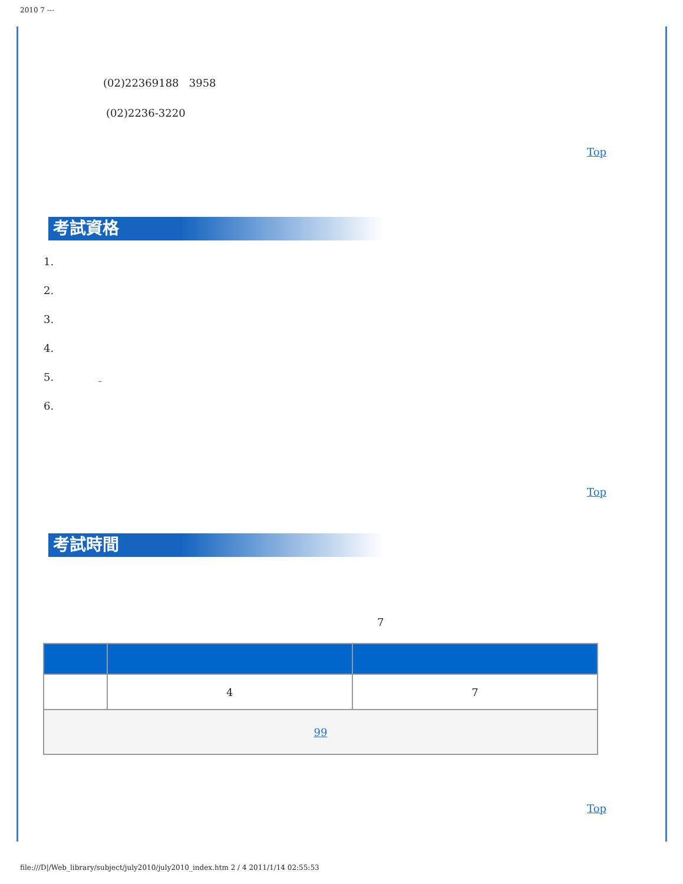2010 7 ---
(02)22369188 3958
(02)2236-3220
Top
考試資格
1.
2.
3.
4.
5.
6.
Top
考試時間
7
| | 4 | 7 |
| 99 | | |
Top
file:///D|/Web_library/subject/july2010/july2010_index.htm 2 / 4 2011/1/14 02:55:53